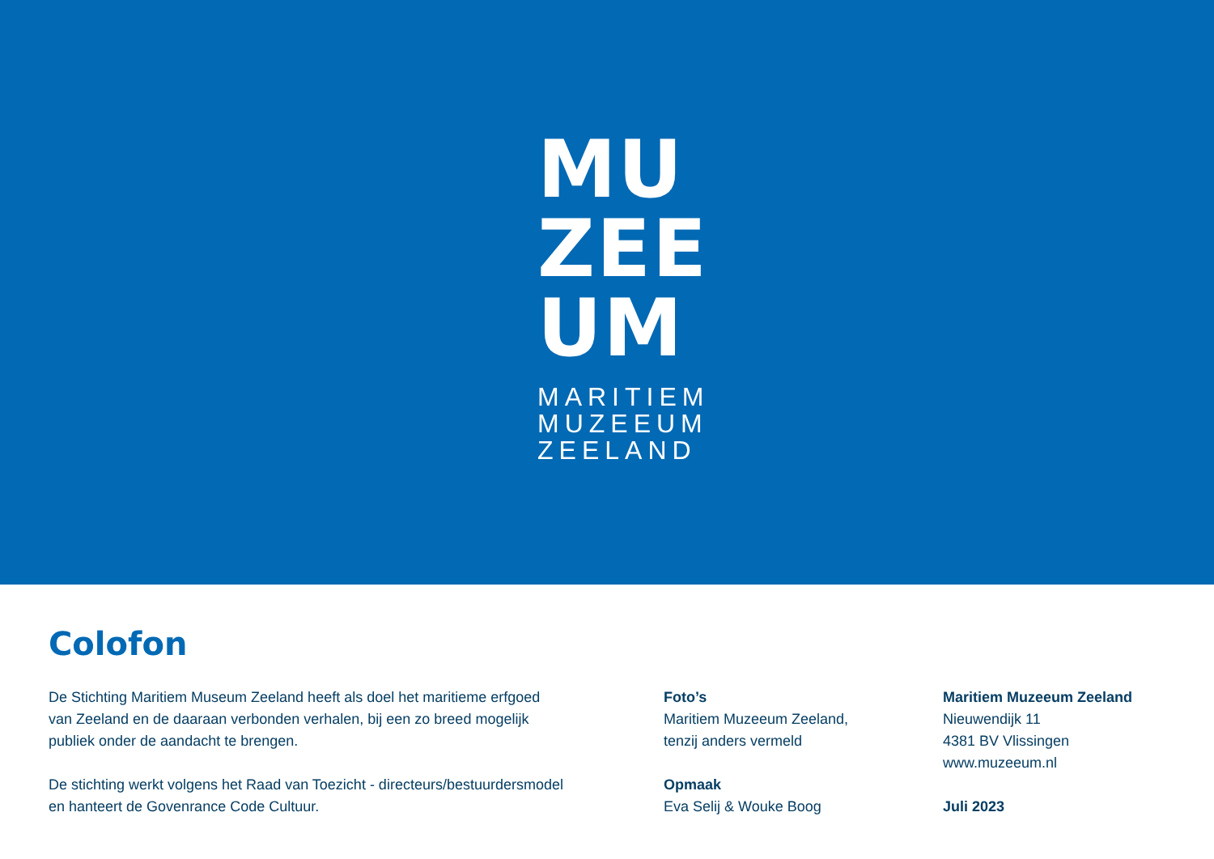MU
ZEE
UM
MARITIEM
MUZEEUM
ZEELAND
Colofon
De Stichting Maritiem Museum Zeeland heeft als doel het maritieme erfgoed
van Zeeland en de daaraan verbonden verhalen, bij een zo breed mogelijk
publiek onder de aandacht te brengen.
De stichting werkt volgens het Raad van Toezicht - directeurs/bestuurdersmodel
en hanteert de Govenrance Code Cultuur.
Foto’s
Maritiem Muzeeum Zeeland,
tenzij anders vermeld
Opmaak
Eva Selij & Wouke Boog
Maritiem Muzeeum Zeeland
Nieuwendijk 11
4381 BV Vlissingen
www.muzeeum.nl
Juli 2023